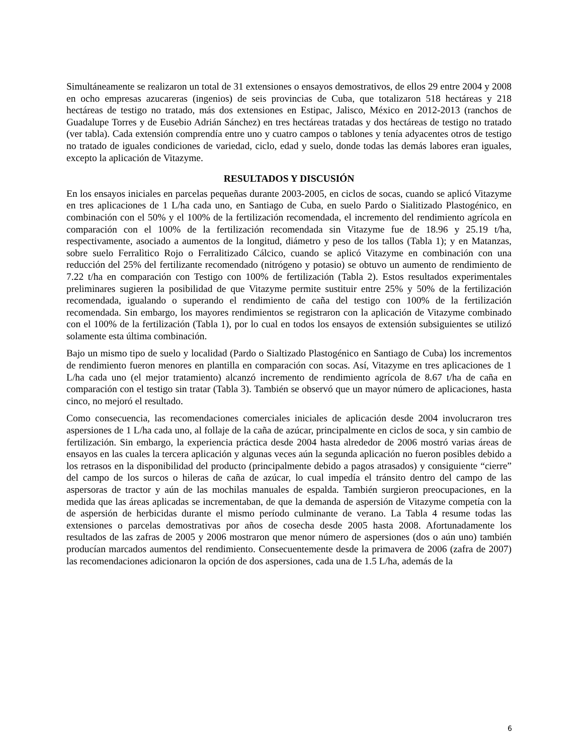Simultáneamente se realizaron un total de 31 extensiones o ensayos demostrativos, de ellos 29 entre 2004 y 2008 en ocho empresas azucareras (ingenios) de seis provincias de Cuba, que totalizaron 518 hectáreas y 218 hectáreas de testigo no tratado, más dos extensiones en Estipac, Jalisco, México en 2012-2013 (ranchos de Guadalupe Torres y de Eusebio Adrián Sánchez) en tres hectáreas tratadas y dos hectáreas de testigo no tratado (ver tabla). Cada extensión comprendía entre uno y cuatro campos o tablones y tenía adyacentes otros de testigo no tratado de iguales condiciones de variedad, ciclo, edad y suelo, donde todas las demás labores eran iguales, excepto la aplicación de Vitazyme.
RESULTADOS Y DISCUSIÓN
En los ensayos iniciales en parcelas pequeñas durante 2003-2005, en ciclos de socas, cuando se aplicó Vitazyme en tres aplicaciones de 1 L/ha cada uno, en Santiago de Cuba, en suelo Pardo o Sialitizado Plastogénico, en combinación con el 50% y el 100% de la fertilización recomendada, el incremento del rendimiento agrícola en comparación con el 100% de la fertilización recomendada sin Vitazyme fue de 18.96 y 25.19 t/ha, respectivamente, asociado a aumentos de la longitud, diámetro y peso de los tallos (Tabla 1); y en Matanzas, sobre suelo Ferralìtico Rojo o Ferralitizado Cálcico, cuando se aplicó Vitazyme en combinación con una reducción del 25% del fertilizante recomendado (nitrógeno y potasio) se obtuvo un aumento de rendimiento de 7.22 t/ha en comparación con Testigo con 100% de fertilización (Tabla 2). Estos resultados experimentales preliminares sugieren la posibilidad de que Vitazyme permite sustituir entre 25% y 50% de la fertilización recomendada, igualando o superando el rendimiento de caña del testigo con 100% de la fertilización recomendada. Sin embargo, los mayores rendimientos se registraron con la aplicación de Vitazyme combinado con el 100% de la fertilización (Tabla 1), por lo cual en todos los ensayos de extensión subsiguientes se utilizó solamente esta última combinación.
Bajo un mismo tipo de suelo y localidad (Pardo o Sialtizado Plastogénico en Santiago de Cuba) los incrementos de rendimiento fueron menores en plantilla en comparación con socas. Así, Vitazyme en tres aplicaciones de 1 L/ha cada uno (el mejor tratamiento) alcanzó incremento de rendimiento agrícola de 8.67 t/ha de caña en comparación con el testigo sin tratar (Tabla 3). También se observó que un mayor número de aplicaciones, hasta cinco, no mejoró el resultado.
Como consecuencia, las recomendaciones comerciales iniciales de aplicación desde 2004 involucraron tres aspersiones de 1 L/ha cada uno, al follaje de la caña de azúcar, principalmente en ciclos de soca, y sin cambio de fertilización. Sin embargo, la experiencia práctica desde 2004 hasta alrededor de 2006 mostró varias áreas de ensayos en las cuales la tercera aplicación y algunas veces aún la segunda aplicación no fueron posibles debido a los retrasos en la disponibilidad del producto (principalmente debido a pagos atrasados) y consiguiente “cierre” del campo de los surcos o hileras de caña de azúcar, lo cual impedía el tránsito dentro del campo de las aspersoras de tractor y aún de las mochilas manuales de espalda. También surgieron preocupaciones, en la medida que las áreas aplicadas se incrementaban, de que la demanda de aspersión de Vitazyme competía con la de aspersión de herbicidas durante el mismo período culminante de verano. La Tabla 4 resume todas las extensiones o parcelas demostrativas por años de cosecha desde 2005 hasta 2008. Afortunadamente los resultados de las zafras de 2005 y 2006 mostraron que menor número de aspersiones (dos o aún uno) también producían marcados aumentos del rendimiento. Consecuentemente desde la primavera de 2006 (zafra de 2007) las recomendaciones adicionaron la opción de dos aspersiones, cada una de 1.5 L/ha, además de la
6